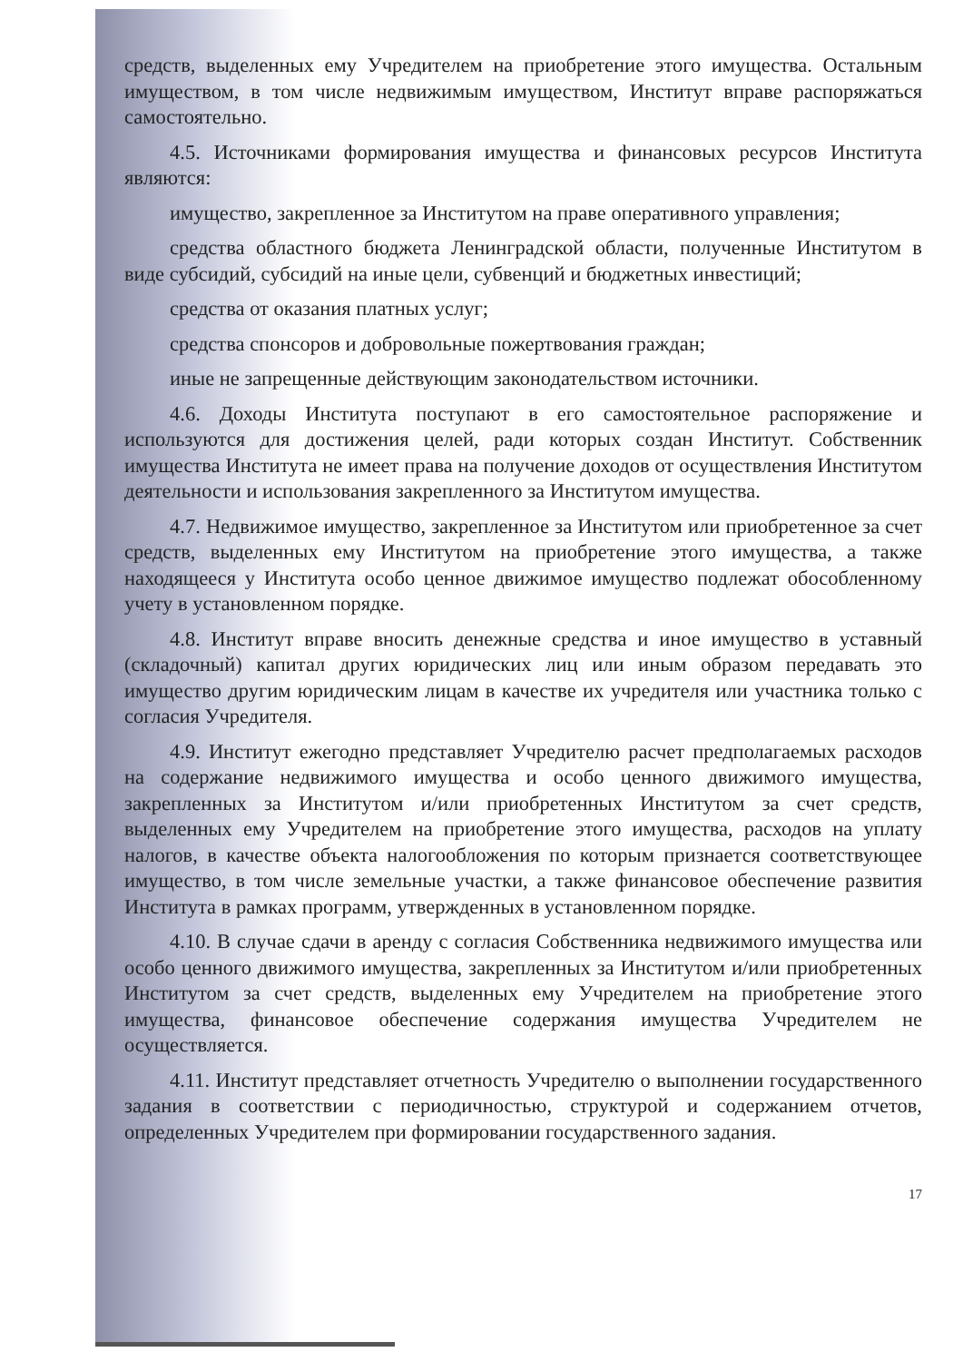средств, выделенных ему Учредителем на приобретение этого имущества. Остальным имуществом, в том числе недвижимым имуществом, Институт вправе распоряжаться самостоятельно.
4.5. Источниками формирования имущества и финансовых ресурсов Института являются:
имущество, закрепленное за Институтом на праве оперативного управления;
средства областного бюджета Ленинградской области, полученные Институтом в виде субсидий, субсидий на иные цели, субвенций и бюджетных инвестиций;
средства от оказания платных услуг;
средства спонсоров и добровольные пожертвования граждан;
иные не запрещенные действующим законодательством источники.
4.6. Доходы Института поступают в его самостоятельное распоряжение и используются для достижения целей, ради которых создан Институт. Собственник имущества Института не имеет права на получение доходов от осуществления Институтом деятельности и использования закрепленного за Институтом имущества.
4.7. Недвижимое имущество, закрепленное за Институтом или приобретенное за счет средств, выделенных ему Институтом на приобретение этого имущества, а также находящееся у Института особо ценное движимое имущество подлежат обособленному учету в установленном порядке.
4.8. Институт вправе вносить денежные средства и иное имущество в уставный (складочный) капитал других юридических лиц или иным образом передавать это имущество другим юридическим лицам в качестве их учредителя или участника только с согласия Учредителя.
4.9. Институт ежегодно представляет Учредителю расчет предполагаемых расходов на содержание недвижимого имущества и особо ценного движимого имущества, закрепленных за Институтом и/или приобретенных Институтом за счет средств, выделенных ему Учредителем на приобретение этого имущества, расходов на уплату налогов, в качестве объекта налогообложения по которым признается соответствующее имущество, в том числе земельные участки, а также финансовое обеспечение развития Института в рамках программ, утвержденных в установленном порядке.
4.10. В случае сдачи в аренду с согласия Собственника недвижимого имущества или особо ценного движимого имущества, закрепленных за Институтом и/или приобретенных Институтом за счет средств, выделенных ему Учредителем на приобретение этого имущества, финансовое обеспечение содержания имущества Учредителем не осуществляется.
4.11. Институт представляет отчетность Учредителю о выполнении государственного задания в соответствии с периодичностью, структурой и содержанием отчетов, определенных Учредителем при формировании государственного задания.
17